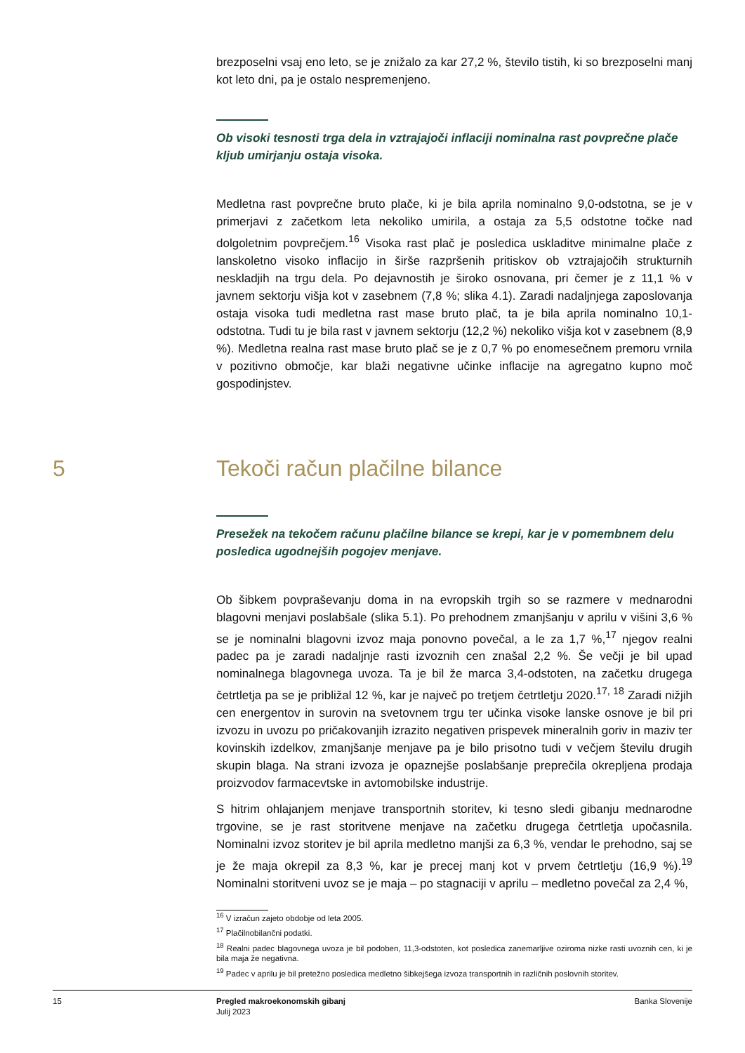brezposelni vsaj eno leto, se je znižalo za kar 27,2 %, število tistih, ki so brezposelni manj kot leto dni, pa je ostalo nespremenjeno.
Ob visoki tesnosti trga dela in vztrajajoči inflaciji nominalna rast povprečne plače kljub umirjanju ostaja visoka.
Medletna rast povprečne bruto plače, ki je bila aprila nominalno 9,0-odstotna, se je v primerjavi z začetkom leta nekoliko umirila, a ostaja za 5,5 odstotne točke nad dolgoletnim povprečjem.<sup>16</sup> Visoka rast plač je posledica uskladitve minimalne plače z lanskoletno visoko inflacijo in širše razpršenih pritiskov ob vztrajajočih strukturnih neskladjih na trgu dela. Po dejavnostih je široko osnovana, pri čemer je z 11,1 % v javnem sektorju višja kot v zasebnem (7,8 %; slika 4.1). Zaradi nadaljnjega zaposlovanja ostaja visoka tudi medletna rast mase bruto plač, ta je bila aprila nominalno 10,1-odstotna. Tudi tu je bila rast v javnem sektorju (12,2 %) nekoliko višja kot v zasebnem (8,9 %). Medletna realna rast mase bruto plač se je z 0,7 % po enomesečnem premoru vrnila v pozitivno območje, kar blaži negativne učinke inflacije na agregatno kupno moč gospodinjstev.
5 Tekoči račun plačilne bilance
Presežek na tekočem računu plačilne bilance se krepi, kar je v pomembnem delu posledica ugodnejših pogojev menjave.
Ob šibkem povpraševanju doma in na evropskih trgih so se razmere v mednarodni blagovni menjavi poslabšale (slika 5.1). Po prehodnem zmanjšanju v aprilu v višini 3,6 % se je nominalni blagovni izvoz maja ponovno povečal, a le za 1,7 %,<sup>17</sup> njegov realni padec pa je zaradi nadaljnje rasti izvoznih cen znašal 2,2 %. Še večji je bil upad nominalnega blagovnega uvoza. Ta je bil že marca 3,4-odstoten, na začetku drugega četrtletja pa se je približal 12 %, kar je največ po tretjem četrtletju 2020.<sup>17, 18</sup> Zaradi nižjih cen energentov in surovin na svetovnem trgu ter učinka visoke lanske osnove je bil pri izvozu in uvozu po pričakovanjih izrazito negativen prispevek mineralnih goriv in maziv ter kovinskih izdelkov, zmanjšanje menjave pa je bilo prisotno tudi v večjem številu drugih skupin blaga. Na strani izvoza je opaznejše poslabšanje preprečila okrepljena prodaja proizvodov farmacevtske in avtomobilske industrije.
S hitrim ohlajanjem menjave transportnih storitev, ki tesno sledi gibanju mednarodne trgovine, se je rast storitvene menjave na začetku drugega četrtletja upočasnila. Nominalni izvoz storitev je bil aprila medletno manjši za 6,3 %, vendar le prehodno, saj se je že maja okrepil za 8,3 %, kar je precej manj kot v prvem četrtletju (16,9 %).<sup>19</sup> Nominalni storitveni uvoz se je maja – po stagnaciji v aprilu – medletno povečal za 2,4 %,
<sup>16</sup> V izračun zajeto obdobje od leta 2005.
<sup>17</sup> Plačilnobilančni podatki.
<sup>18</sup> Realni padec blagovnega uvoza je bil podoben, 11,3-odstoten, kot posledica zanemarljive oziroma nizke rasti uvoznih cen, ki je bila maja že negativna.
<sup>19</sup> Padec v aprilu je bil pretežno posledica medletno šibkejšega izvoza transportnih in različnih poslovnih storitev.
15 Pregled makroekonomskih gibanj
Julij 2023
Banka Slovenije